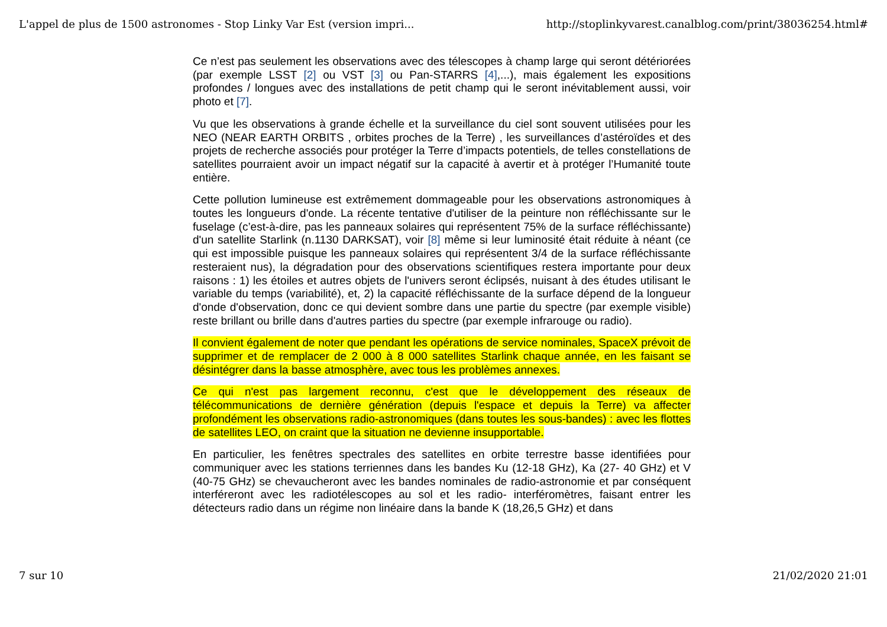L'appel de plus de 1500 astronomes - Stop Linky Var Est (version impri... http://stoplinkyvarest.canalblog.com/print/38036254.html#
Ce n’est pas seulement les observations avec des télescopes à champ large qui seront détériorées (par exemple LSST [2] ou VST [3] ou Pan-STARRS [4],...), mais également les expositions profondes / longues avec des installations de petit champ qui le seront inévitablement aussi, voir photo et [7].
Vu que les observations à grande échelle et la surveillance du ciel sont souvent utilisées pour les NEO (NEAR EARTH ORBITS , orbites proches de la Terre) , les surveillances d’astéroïdes et des projets de recherche associés pour protéger la Terre d’impacts potentiels, de telles constellations de satellites pourraient avoir un impact négatif sur la capacité à avertir et à protéger l’Humanité toute entière.
Cette pollution lumineuse est extrêmement dommageable pour les observations astronomiques à toutes les longueurs d'onde. La récente tentative d'utiliser de la peinture non réfléchissante sur le fuselage (c’est-à-dire, pas les panneaux solaires qui représentent 75% de la surface réfléchissante) d'un satellite Starlink (n.1130 DARKSAT), voir [8] même si leur luminosité était réduite à néant (ce qui est impossible puisque les panneaux solaires qui représentent 3/4 de la surface réfléchissante resteraient nus), la dégradation pour des observations scientifiques restera importante pour deux raisons : 1) les étoiles et autres objets de l'univers seront éclipsés, nuisant à des études utilisant le variable du temps (variabilité), et, 2) la capacité réfléchissante de la surface dépend de la longueur d'onde d'observation, donc ce qui devient sombre dans une partie du spectre (par exemple visible) reste brillant ou brille dans d'autres parties du spectre (par exemple infrarouge ou radio).
Il convient également de noter que pendant les opérations de service nominales, SpaceX prévoit de supprimer et de remplacer de 2 000 à 8 000 satellites Starlink chaque année, en les faisant se désintégrer dans la basse atmosphère, avec tous les problèmes annexes.
Ce qui n'est pas largement reconnu, c'est que le développement des réseaux de télécommunications de dernière génération (depuis l'espace et depuis la Terre) va affecter profondément les observations radio-astronomiques (dans toutes les sous-bandes) : avec les flottes de satellites LEO, on craint que la situation ne devienne insupportable.
En particulier, les fenêtres spectrales des satellites en orbite terrestre basse identifiées pour communiquer avec les stations terriennes dans les bandes Ku (12-18 GHz), Ka (27- 40 GHz) et V (40-75 GHz) se chevaucheront avec les bandes nominales de radio-astronomie et par conséquent interféreront avec les radiotélescopes au sol et les radio- interféromètres, faisant entrer les détecteurs radio dans un régime non linéaire dans la bande K (18,26,5 GHz) et dans
7 sur 10 21/02/2020 21:01